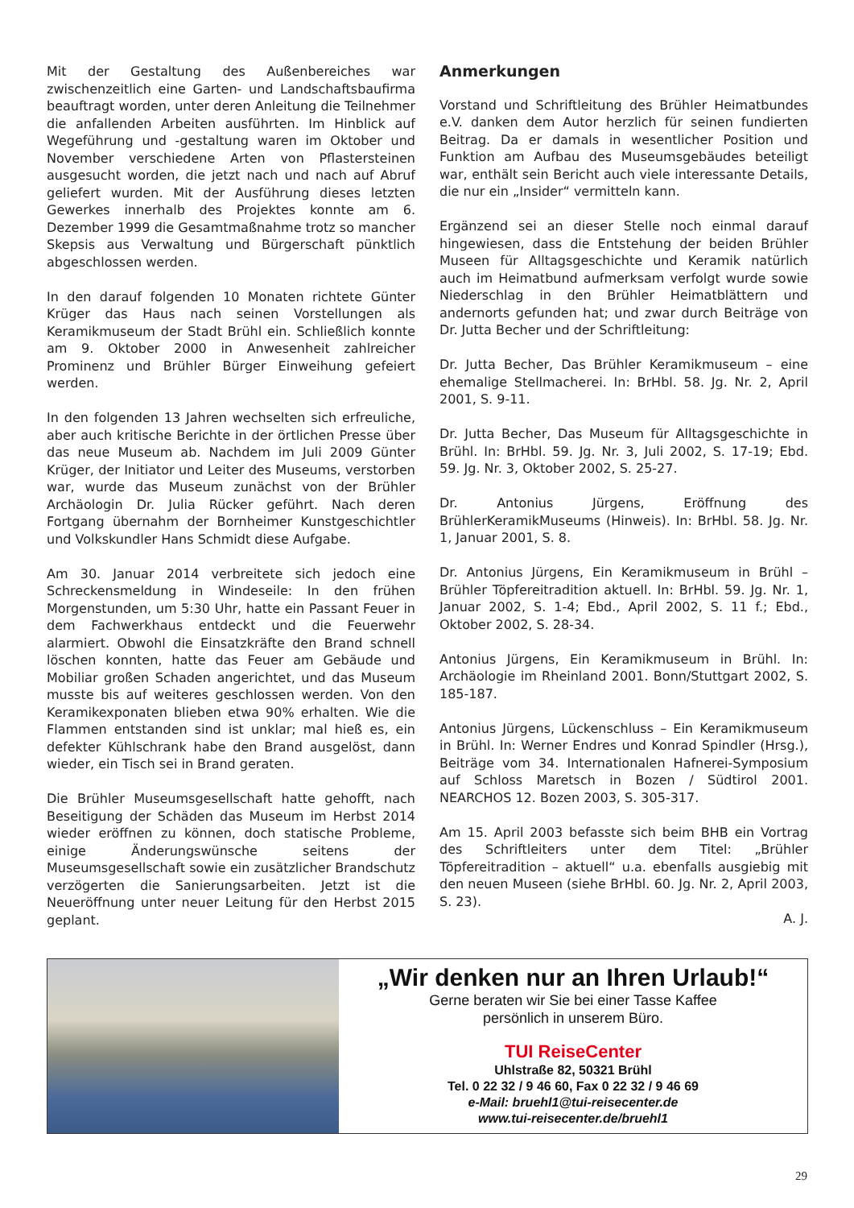Mit der Gestaltung des Außenbereiches war zwischenzeitlich eine Garten- und Landschaftsbaufirma beauftragt worden, unter deren Anleitung die Teilnehmer die anfallenden Arbeiten ausführten. Im Hinblick auf Wegeführung und -gestaltung waren im Oktober und November verschiedene Arten von Pflastersteinen ausgesucht worden, die jetzt nach und nach auf Abruf geliefert wurden. Mit der Ausführung dieses letzten Gewerkes innerhalb des Projektes konnte am 6. Dezember 1999 die Gesamtmaßnahme trotz so mancher Skepsis aus Verwaltung und Bürgerschaft pünktlich abgeschlossen werden.
In den darauf folgenden 10 Monaten richtete Günter Krüger das Haus nach seinen Vorstellungen als Keramikmuseum der Stadt Brühl ein. Schließlich konnte am 9. Oktober 2000 in Anwesenheit zahlreicher Prominenz und Brühler Bürger Einweihung gefeiert werden.
In den folgenden 13 Jahren wechselten sich erfreuliche, aber auch kritische Berichte in der örtlichen Presse über das neue Museum ab. Nachdem im Juli 2009 Günter Krüger, der Initiator und Leiter des Museums, verstorben war, wurde das Museum zunächst von der Brühler Archäologin Dr. Julia Rücker geführt. Nach deren Fortgang übernahm der Bornheimer Kunstgeschichtler und Volkskundler Hans Schmidt diese Aufgabe.
Am 30. Januar 2014 verbreitete sich jedoch eine Schreckensmeldung in Windeseile: In den frühen Morgenstunden, um 5:30 Uhr, hatte ein Passant Feuer in dem Fachwerkhaus entdeckt und die Feuerwehr alarmiert. Obwohl die Einsatzkräfte den Brand schnell löschen konnten, hatte das Feuer am Gebäude und Mobiliar großen Schaden angerichtet, und das Museum musste bis auf weiteres geschlossen werden. Von den Keramikexponaten blieben etwa 90% erhalten. Wie die Flammen entstanden sind ist unklar; mal hieß es, ein defekter Kühlschrank habe den Brand ausgelöst, dann wieder, ein Tisch sei in Brand geraten.
Die Brühler Museumsgesellschaft hatte gehofft, nach Beseitigung der Schäden das Museum im Herbst 2014 wieder eröffnen zu können, doch statische Probleme, einige Änderungswünsche seitens der Museumsgesellschaft sowie ein zusätzlicher Brandschutz verzögerten die Sanierungsarbeiten. Jetzt ist die Neueröffnung unter neuer Leitung für den Herbst 2015 geplant.
Anmerkungen
Vorstand und Schriftleitung des Brühler Heimatbundes e.V. danken dem Autor herzlich für seinen fundierten Beitrag. Da er damals in wesentlicher Position und Funktion am Aufbau des Museumsgebäudes beteiligt war, enthält sein Bericht auch viele interessante Details, die nur ein „Insider“ vermitteln kann.
Ergänzend sei an dieser Stelle noch einmal darauf hingewiesen, dass die Entstehung der beiden Brühler Museen für Alltagsgeschichte und Keramik natürlich auch im Heimatbund aufmerksam verfolgt wurde sowie Niederschlag in den Brühler Heimatblättern und andernorts gefunden hat; und zwar durch Beiträge von Dr. Jutta Becher und der Schriftleitung:
Dr. Jutta Becher, Das Brühler Keramikmuseum – eine ehemalige Stellmacherei. In: BrHbl. 58. Jg. Nr. 2, April 2001, S. 9-11.
Dr. Jutta Becher, Das Museum für Alltagsgeschichte in Brühl. In: BrHbl. 59. Jg. Nr. 3, Juli 2002, S. 17-19; Ebd. 59. Jg. Nr. 3, Oktober 2002, S. 25-27.
Dr. Antonius Jürgens, Eröffnung des BrühlerKeramikMuseums (Hinweis). In: BrHbl. 58. Jg. Nr. 1, Januar 2001, S. 8.
Dr. Antonius Jürgens, Ein Keramikmuseum in Brühl – Brühler Töpfereitradition aktuell. In: BrHbl. 59. Jg. Nr. 1, Januar 2002, S. 1-4; Ebd., April 2002, S. 11 f.; Ebd., Oktober 2002, S. 28-34.
Antonius Jürgens, Ein Keramikmuseum in Brühl. In: Archäologie im Rheinland 2001. Bonn/Stuttgart 2002, S. 185-187.
Antonius Jürgens, Lückenschluss – Ein Keramikmuseum in Brühl. In: Werner Endres und Konrad Spindler (Hrsg.), Beiträge vom 34. Internationalen Hafnerei-Symposium auf Schloss Maretsch in Bozen / Südtirol 2001. NEARCHOS 12. Bozen 2003, S. 305-317.
Am 15. April 2003 befasste sich beim BHB ein Vortrag des Schriftleiters unter dem Titel: „Brühler Töpfereitradition – aktuell“ u.a. ebenfalls ausgiebig mit den neuen Museen (siehe BrHbl. 60. Jg. Nr. 2, April 2003, S. 23).
A. J.
„Wir denken nur an Ihren Urlaub!“
Gerne beraten wir Sie bei einer Tasse Kaffee
persönlich in unserem Büro.
TUI ReiseCenter
Uhlstraße 82, 50321 Brühl
Tel. 0 22 32 / 9 46 60, Fax 0 22 32 / 9 46 69
e-Mail: bruehl1@tui-reisecenter.de
www.tui-reisecenter.de/bruehl1
29